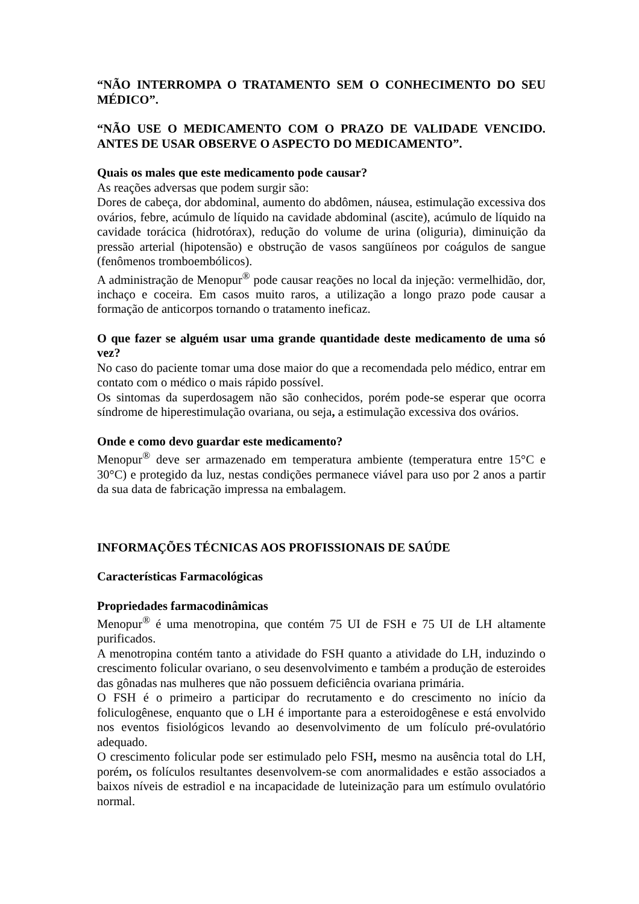“NÃO INTERROMPA O TRATAMENTO SEM O CONHECIMENTO DO SEU MÉDICO”.
“NÃO USE O MEDICAMENTO COM O PRAZO DE VALIDADE VENCIDO. ANTES DE USAR OBSERVE O ASPECTO DO MEDICAMENTO”.
Quais os males que este medicamento pode causar?
As reações adversas que podem surgir são:
Dores de cabeça, dor abdominal, aumento do abdômen, náusea, estimulação excessiva dos ovários, febre, acúmulo de líquido na cavidade abdominal (ascite), acúmulo de líquido na cavidade torácica (hidrotórax), redução do volume de urina (oliguria), diminuição da pressão arterial (hipotensão) e obstrução de vasos sangüíneos por coágulos de sangue (fenômenos tromboembólicos).
A administração de Menopur<sup>®</sup> pode causar reações no local da injeção: vermelhidão, dor, inchaço e coceira. Em casos muito raros, a utilização a longo prazo pode causar a formação de anticorpos tornando o tratamento ineficaz.
O que fazer se alguém usar uma grande quantidade deste medicamento de uma só vez?
No caso do paciente tomar uma dose maior do que a recomendada pelo médico, entrar em contato com o médico o mais rápido possível.
Os sintomas da superdosagem não são conhecidos, porém pode-se esperar que ocorra síndrome de hiperestimulação ovariana, ou seja, a estimulação excessiva dos ovários.
Onde e como devo guardar este medicamento?
Menopur<sup>®</sup> deve ser armazenado em temperatura ambiente (temperatura entre 15°C e 30°C) e protegido da luz, nestas condições permanece viável para uso por 2 anos a partir da sua data de fabricação impressa na embalagem.
INFORMAÇÕES TÉCNICAS AOS PROFISSIONAIS DE SAÚDE
Características Farmacológicas
Propriedades farmacodinâmicas
Menopur<sup>®</sup> é uma menotropina, que contém 75 UI de FSH e 75 UI de LH altamente purificados.
A menotropina contém tanto a atividade do FSH quanto a atividade do LH, induzindo o crescimento folicular ovariano, o seu desenvolvimento e também a produção de esteroides das gônadas nas mulheres que não possuem deficiência ovariana primária.
O FSH é o primeiro a participar do recrutamento e do crescimento no início da foliculogênese, enquanto que o LH é importante para a esteroidogênese e está envolvido nos eventos fisiológicos levando ao desenvolvimento de um folículo pré-ovulatório adequado.
O crescimento folicular pode ser estimulado pelo FSH, mesmo na ausência total do LH, porém, os folículos resultantes desenvolvem-se com anormalidades e estão associados a baixos níveis de estradiol e na incapacidade de luteinização para um estímulo ovulatório normal.